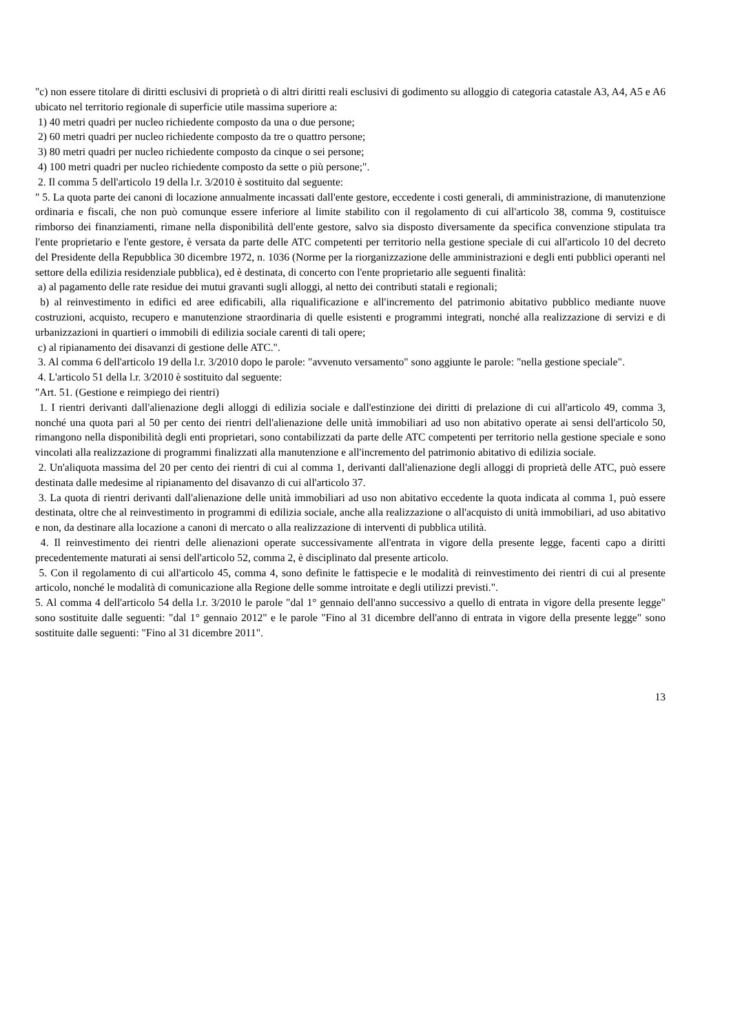"c) non essere titolare di diritti esclusivi di proprietà o di altri diritti reali esclusivi di godimento su alloggio di categoria catastale A3, A4, A5 e A6 ubicato nel territorio regionale di superficie utile massima superiore a:
1) 40 metri quadri per nucleo richiedente composto da una o due persone;
2) 60 metri quadri per nucleo richiedente composto da tre o quattro persone;
3) 80 metri quadri per nucleo richiedente composto da cinque o sei persone;
4) 100 metri quadri per nucleo richiedente composto da sette o più persone;".
2. Il comma 5 dell'articolo 19 della l.r. 3/2010 è sostituito dal seguente:
" 5. La quota parte dei canoni di locazione annualmente incassati dall'ente gestore, eccedente i costi generali, di amministrazione, di manutenzione ordinaria e fiscali, che non può comunque essere inferiore al limite stabilito con il regolamento di cui all'articolo 38, comma 9, costituisce rimborso dei finanziamenti, rimane nella disponibilità dell'ente gestore, salvo sia disposto diversamente da specifica convenzione stipulata tra l'ente proprietario e l'ente gestore, è versata da parte delle ATC competenti per territorio nella gestione speciale di cui all'articolo 10 del decreto del Presidente della Repubblica 30 dicembre 1972, n. 1036 (Norme per la riorganizzazione delle amministrazioni e degli enti pubblici operanti nel settore della edilizia residenziale pubblica), ed è destinata, di concerto con l'ente proprietario alle seguenti finalità:
a) al pagamento delle rate residue dei mutui gravanti sugli alloggi, al netto dei contributi statali e regionali;
b) al reinvestimento in edifici ed aree edificabili, alla riqualificazione e all'incremento del patrimonio abitativo pubblico mediante nuove costruzioni, acquisto, recupero e manutenzione straordinaria di quelle esistenti e programmi integrati, nonché alla realizzazione di servizi e di urbanizzazioni in quartieri o immobili di edilizia sociale carenti di tali opere;
c) al ripianamento dei disavanzi di gestione delle ATC.".
3. Al comma 6 dell'articolo 19 della l.r. 3/2010 dopo le parole: "avvenuto versamento" sono aggiunte le parole: "nella gestione speciale".
4. L'articolo 51 della l.r. 3/2010 è sostituito dal seguente:
"Art. 51. (Gestione e reimpiego dei rientri)
1. I rientri derivanti dall'alienazione degli alloggi di edilizia sociale e dall'estinzione dei diritti di prelazione di cui all'articolo 49, comma 3, nonché una quota pari al 50 per cento dei rientri dell'alienazione delle unità immobiliari ad uso non abitativo operate ai sensi dell'articolo 50, rimangono nella disponibilità degli enti proprietari, sono contabilizzati da parte delle ATC competenti per territorio nella gestione speciale e sono vincolati alla realizzazione di programmi finalizzati alla manutenzione e all'incremento del patrimonio abitativo di edilizia sociale.
2. Un'aliquota massima del 20 per cento dei rientri di cui al comma 1, derivanti dall'alienazione degli alloggi di proprietà delle ATC, può essere destinata dalle medesime al ripianamento del disavanzo di cui all'articolo 37.
3. La quota di rientri derivanti dall'alienazione delle unità immobiliari ad uso non abitativo eccedente la quota indicata al comma 1, può essere destinata, oltre che al reinvestimento in programmi di edilizia sociale, anche alla realizzazione o all'acquisto di unità immobiliari, ad uso abitativo e non, da destinare alla locazione a canoni di mercato o alla realizzazione di interventi di pubblica utilità.
4. Il reinvestimento dei rientri delle alienazioni operate successivamente all'entrata in vigore della presente legge, facenti capo a diritti precedentemente maturati ai sensi dell'articolo 52, comma 2, è disciplinato dal presente articolo.
5. Con il regolamento di cui all'articolo 45, comma 4, sono definite le fattispecie e le modalità di reinvestimento dei rientri di cui al presente articolo, nonché le modalità di comunicazione alla Regione delle somme introitate e degli utilizzi previsti.".
5. Al comma 4 dell'articolo 54 della l.r. 3/2010 le parole "dal 1° gennaio dell'anno successivo a quello di entrata in vigore della presente legge" sono sostituite dalle seguenti: "dal 1° gennaio 2012" e le parole "Fino al 31 dicembre dell'anno di entrata in vigore della presente legge" sono sostituite dalle seguenti: "Fino al 31 dicembre 2011".
13